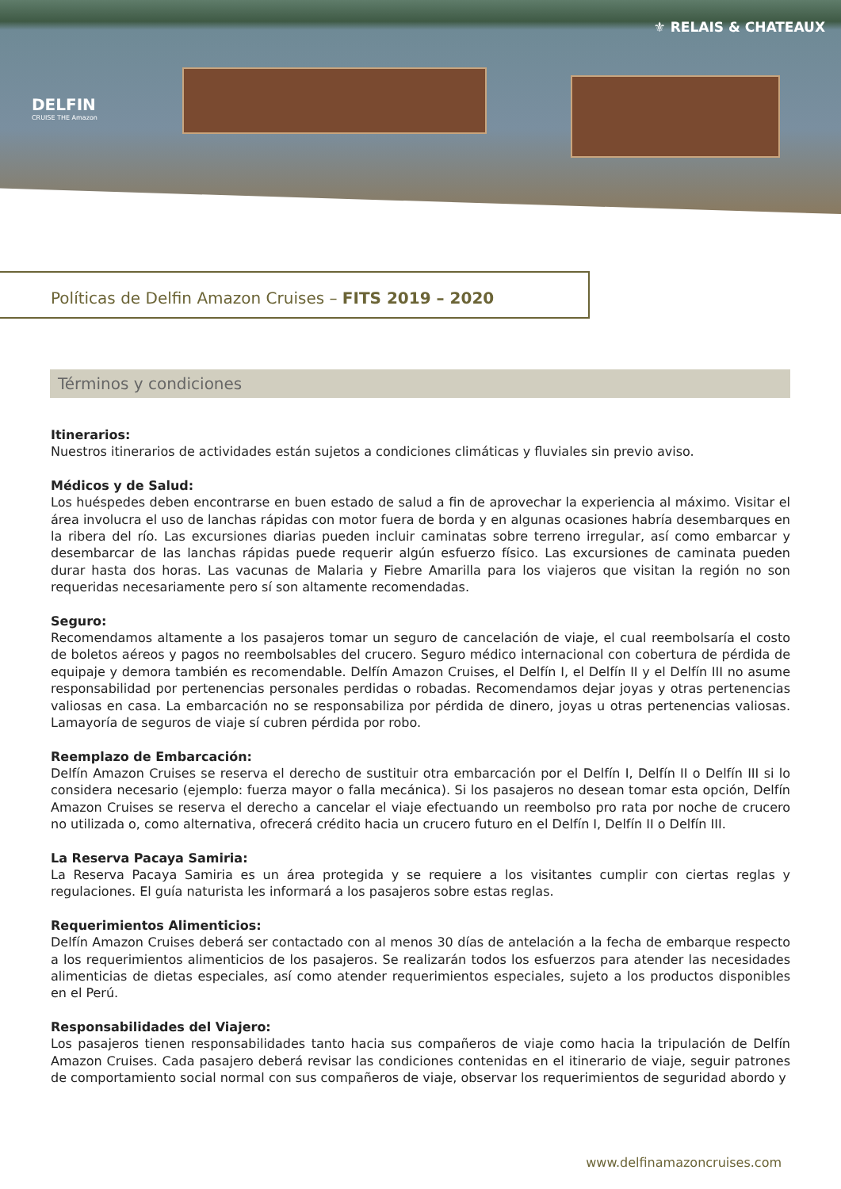DELFIN
CRUISE THE Amazon
⚜ RELAIS & CHATEAUX
Políticas de Delfin Amazon Cruises – FITS 2019 – 2020
Términos y condiciones
Itinerarios:
Nuestros itinerarios de actividades están sujetos a condiciones climáticas y fluviales sin previo aviso.
Médicos y de Salud:
Los huéspedes deben encontrarse en buen estado de salud a fin de aprovechar la experiencia al máximo. Visitar el área involucra el uso de lanchas rápidas con motor fuera de borda y en algunas ocasiones habría desembarques en la ribera del río. Las excursiones diarias pueden incluir caminatas sobre terreno irregular, así como embarcar y desembarcar de las lanchas rápidas puede requerir algún esfuerzo físico. Las excursiones de caminata pueden durar hasta dos horas. Las vacunas de Malaria y Fiebre Amarilla para los viajeros que visitan la región no son requeridas necesariamente pero sí son altamente recomendadas.
Seguro:
Recomendamos altamente a los pasajeros tomar un seguro de cancelación de viaje, el cual reembolsaría el costo de boletos aéreos y pagos no reembolsables del crucero. Seguro médico internacional con cobertura de pérdida de equipaje y demora también es recomendable. Delfín Amazon Cruises, el Delfín I, el Delfín II y el Delfín III no asume responsabilidad por pertenencias personales perdidas o robadas. Recomendamos dejar joyas y otras pertenencias valiosas en casa. La embarcación no se responsabiliza por pérdida de dinero, joyas u otras pertenencias valiosas. Lamayoría de seguros de viaje sí cubren pérdida por robo.
Reemplazo de Embarcación:
Delfín Amazon Cruises se reserva el derecho de sustituir otra embarcación por el Delfín I, Delfín II o Delfín III si lo considera necesario (ejemplo: fuerza mayor o falla mecánica). Si los pasajeros no desean tomar esta opción, Delfín Amazon Cruises se reserva el derecho a cancelar el viaje efectuando un reembolso pro rata por noche de crucero no utilizada o, como alternativa, ofrecerá crédito hacia un crucero futuro en el Delfín I, Delfín II o Delfín III.
La Reserva Pacaya Samiria:
La Reserva Pacaya Samiria es un área protegida y se requiere a los visitantes cumplir con ciertas reglas y regulaciones. El guía naturista les informará a los pasajeros sobre estas reglas.
Requerimientos Alimenticios:
Delfín Amazon Cruises deberá ser contactado con al menos 30 días de antelación a la fecha de embarque respecto a los requerimientos alimenticios de los pasajeros. Se realizarán todos los esfuerzos para atender las necesidades alimenticias de dietas especiales, así como atender requerimientos especiales, sujeto a los productos disponibles en el Perú.
Responsabilidades del Viajero:
Los pasajeros tienen responsabilidades tanto hacia sus compañeros de viaje como hacia la tripulación de Delfín Amazon Cruises. Cada pasajero deberá revisar las condiciones contenidas en el itinerario de viaje, seguir patrones de comportamiento social normal con sus compañeros de viaje, observar los requerimientos de seguridad abordo y
www.delfinamazoncruises.com